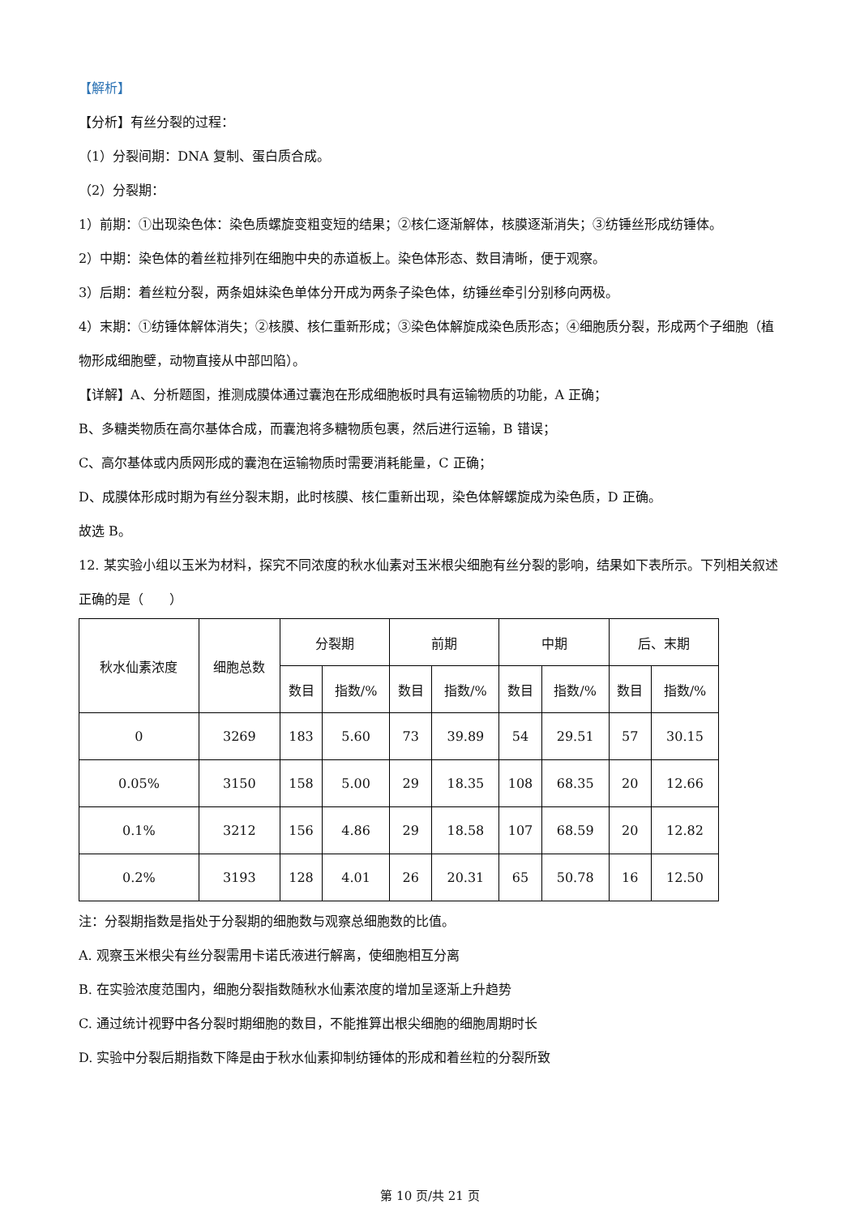【解析】
【分析】有丝分裂的过程：
（1）分裂间期：DNA 复制、蛋白质合成。
（2）分裂期：
1）前期：①出现染色体：染色质螺旋变粗变短的结果；②核仁逐渐解体，核膜逐渐消失；③纺锤丝形成纺锤体。
2）中期：染色体的着丝粒排列在细胞中央的赤道板上。染色体形态、数目清晰，便于观察。
3）后期：着丝粒分裂，两条姐妹染色单体分开成为两条子染色体，纺锤丝牵引分别移向两极。
4）末期：①纺锤体解体消失；②核膜、核仁重新形成；③染色体解旋成染色质形态；④细胞质分裂，形成两个子细胞（植物形成细胞壁，动物直接从中部凹陷）。
【详解】A、分析题图，推测成膜体通过囊泡在形成细胞板时具有运输物质的功能，A 正确；
B、多糖类物质在高尔基体合成，而囊泡将多糖物质包裹，然后进行运输，B 错误；
C、高尔基体或内质网形成的囊泡在运输物质时需要消耗能量，C 正确；
D、成膜体形成时期为有丝分裂末期，此时核膜、核仁重新出现，染色体解螺旋成为染色质，D 正确。
故选 B。
12. 某实验小组以玉米为材料，探究不同浓度的秋水仙素对玉米根尖细胞有丝分裂的影响，结果如下表所示。下列相关叙述正确的是（　　）
| 秋水仙素浓度 | 细胞总数 | 分裂期 | | 前期 | | 中期 | | 后、末期 | |
| --- | --- | --- | --- | --- | --- | --- | --- | --- | --- |
| | | 数目 | 指数/% | 数目 | 指数/% | 数目 | 指数/% | 数目 | 指数/% |
| 0 | 3269 | 183 | 5.60 | 73 | 39.89 | 54 | 29.51 | 57 | 30.15 |
| 0.05% | 3150 | 158 | 5.00 | 29 | 18.35 | 108 | 68.35 | 20 | 12.66 |
| 0.1% | 3212 | 156 | 4.86 | 29 | 18.58 | 107 | 68.59 | 20 | 12.82 |
| 0.2% | 3193 | 128 | 4.01 | 26 | 20.31 | 65 | 50.78 | 16 | 12.50 |
注：分裂期指数是指处于分裂期的细胞数与观察总细胞数的比值。
A. 观察玉米根尖有丝分裂需用卡诺氏液进行解离，使细胞相互分离
B. 在实验浓度范围内，细胞分裂指数随秋水仙素浓度的增加呈逐渐上升趋势
C. 通过统计视野中各分裂时期细胞的数目，不能推算出根尖细胞的细胞周期时长
D. 实验中分裂后期指数下降是由于秋水仙素抑制纺锤体的形成和着丝粒的分裂所致
第 10 页/共 21 页